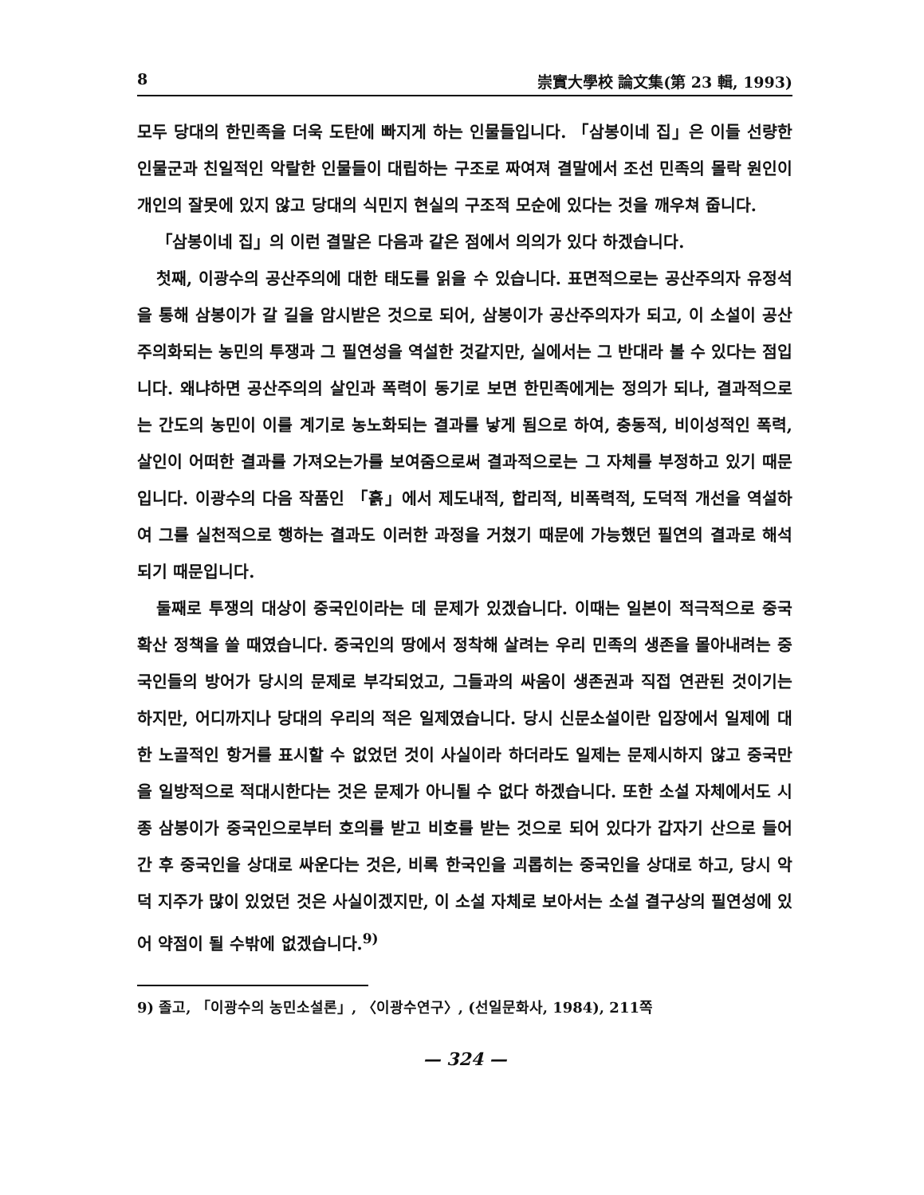8 崇實大學校 論文集(第 23 輯, 1993)
모두 당대의 한민족을 더욱 도탄에 빠지게 하는 인물들입니다. 「삼봉이네 집」은 이들 선량한 인물군과 친일적인 악랄한 인물들이 대립하는 구조로 짜여져 결말에서 조선 민족의 몰락 원인이 개인의 잘못에 있지 않고 당대의 식민지 현실의 구조적 모순에 있다는 것을 깨우쳐 줍니다.
「삼봉이네 집」의 이런 결말은 다음과 같은 점에서 의의가 있다 하겠습니다.
첫째, 이광수의 공산주의에 대한 태도를 읽을 수 있습니다. 표면적으로는 공산주의자 유정석을 통해 삼봉이가 갈 길을 암시받은 것으로 되어, 삼봉이가 공산주의자가 되고, 이 소설이 공산주의화되는 농민의 투쟁과 그 필연성을 역설한 것같지만, 실에서는 그 반대라 볼 수 있다는 점입니다. 왜냐하면 공산주의의 살인과 폭력이 동기로 보면 한민족에게는 정의가 되나, 결과적으로는 간도의 농민이 이를 계기로 농노화되는 결과를 낳게 됨으로 하여, 충동적, 비이성적인 폭력, 살인이 어떠한 결과를 가져오는가를 보여줌으로써 결과적으로는 그 자체를 부정하고 있기 때문입니다. 이광수의 다음 작품인 「흙」에서 제도내적, 합리적, 비폭력적, 도덕적 개선을 역설하여 그를 실천적으로 행하는 결과도 이러한 과정을 거쳤기 때문에 가능했던 필연의 결과로 해석되기 때문입니다.
둘째로 투쟁의 대상이 중국인이라는 데 문제가 있겠습니다. 이때는 일본이 적극적으로 중국 확산 정책을 쓸 때였습니다. 중국인의 땅에서 정착해 살려는 우리 민족의 생존을 몰아내려는 중국인들의 방어가 당시의 문제로 부각되었고, 그들과의 싸움이 생존권과 직접 연관된 것이기는 하지만, 어디까지나 당대의 우리의 적은 일제였습니다. 당시 신문소설이란 입장에서 일제에 대한 노골적인 항거를 표시할 수 없었던 것이 사실이라 하더라도 일제는 문제시하지 않고 중국만을 일방적으로 적대시한다는 것은 문제가 아니될 수 없다 하겠습니다. 또한 소설 자체에서도 시종 삼봉이가 중국인으로부터 호의를 받고 비호를 받는 것으로 되어 있다가 갑자기 산으로 들어간 후 중국인을 상대로 싸운다는 것은, 비록 한국인을 괴롭히는 중국인을 상대로 하고, 당시 악덕 지주가 많이 있었던 것은 사실이겠지만, 이 소설 자체로 보아서는 소설 결구상의 필연성에 있어 약점이 될 수밖에 없겠습니다.<sup>9)</sup>
9) 졸고, 「이광수의 농민소설론」, 〈이광수연구〉, (선일문화사, 1984), 211쪽
— 324 —